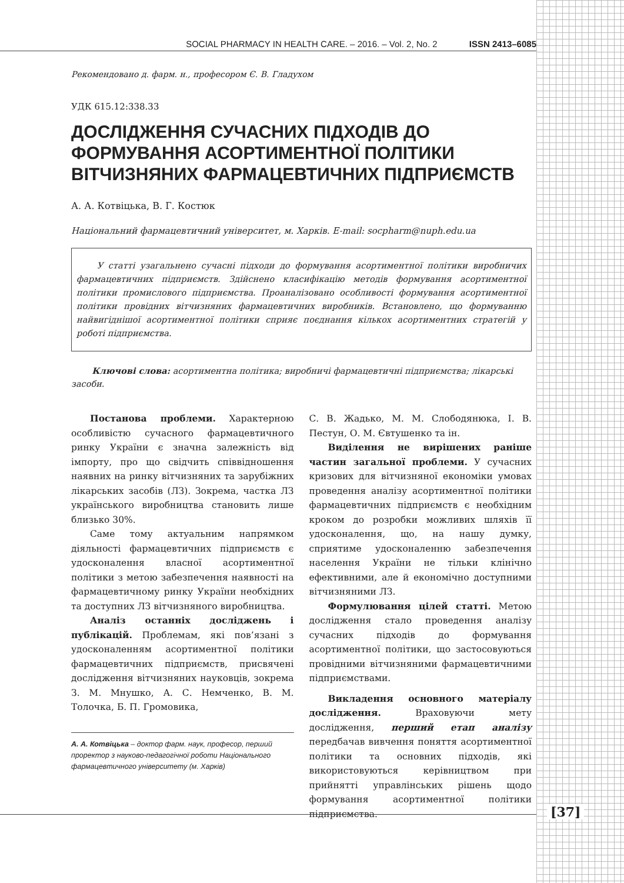SOCIAL PHARMACY IN HEALTH CARE. – 2016. – Vol. 2, No. 2 ISSN 2413–6085
Рекомендовано д. фарм. н., професором Є. В. Гладухом
УДК 615.12:338.33
ДОСЛІДЖЕННЯ СУЧАСНИХ ПІДХОДІВ ДО ФОРМУВАННЯ АСОРТИМЕНТНОЇ ПОЛІТИКИ ВІТЧИЗНЯНИХ ФАРМАЦЕВТИЧНИХ ПІДПРИЄМСТВ
А. А. Котвіцька, В. Г. Костюк
Національний фармацевтичний університет, м. Харків. E-mail: socpharm@nuph.edu.ua
У статті узагальнено сучасні підходи до формування асортиментної політики виробничих фармацевтичних підприємств. Здійснено класифікацію методів формування асортиментної політики промислового підприємства. Проаналізовано особливості формування асортиментної політики провідних вітчизняних фармацевтичних виробників. Встановлено, що формуванню найвигіднішої асортиментної політики сприяє поєднання кількох асортиментних стратегій у роботі підприємства.
Ключові слова: асортиментна політика; виробничі фармацевтичні підприємства; лікарські засоби.
Постанова проблеми. Характерною особливістю сучасного фармацевтичного ринку України є значна залежність від імпорту, про що свідчить співвідношення наявних на ринку вітчизняних та зарубіжних лікарських засобів (ЛЗ). Зокрема, частка ЛЗ українського виробництва становить лише близько 30%.
Саме тому актуальним напрямком діяльності фармацевтичних підприємств є удосконалення власної асортиментної політики з метою забезпечення наявності на фармацевтичному ринку України необхідних та доступних ЛЗ вітчизняного виробництва.
Аналіз останніх досліджень і публікацій. Проблемам, які пов’язані з удосконаленням асортиментної політики фармацевтичних підприємств, присвячені дослідження вітчизняних науковців, зокрема З. М. Мнушко, А. С. Немченко, В. М. Толочка, Б. П. Громовика,
А. А. Котвіцька – доктор фарм. наук, професор, перший проректор з науково-педагогічної роботи Національного фармацевтичного університету (м. Харків)
С. В. Жадько, М. М. Слободянюка, І. В. Пестун, О. М. Євтушенко та ін.
Виділення не вирішених раніше частин загальної проблеми. У сучасних кризових для вітчизняної економіки умовах проведення аналізу асортиментної політики фармацевтичних підприємств є необхідним кроком до розробки можливих шляхів її удосконалення, що, на нашу думку, сприятиме удосконаленню забезпечення населення України не тільки клінічно ефективними, але й економічно доступними вітчизняними ЛЗ.
Формулювання цілей статті. Метою дослідження стало проведення аналізу сучасних підходів до формування асортиментної політики, що застосовуються провідними вітчизняними фармацевтичними підприємствами.
Викладення основного матеріалу дослідження. Враховуючи мету дослідження, перший етап аналізу передбачав вивчення поняття асортиментної політики та основних підходів, які використовуються керівництвом при прийнятті управлінських рішень щодо формування асортиментної політики підприємства.
[37]